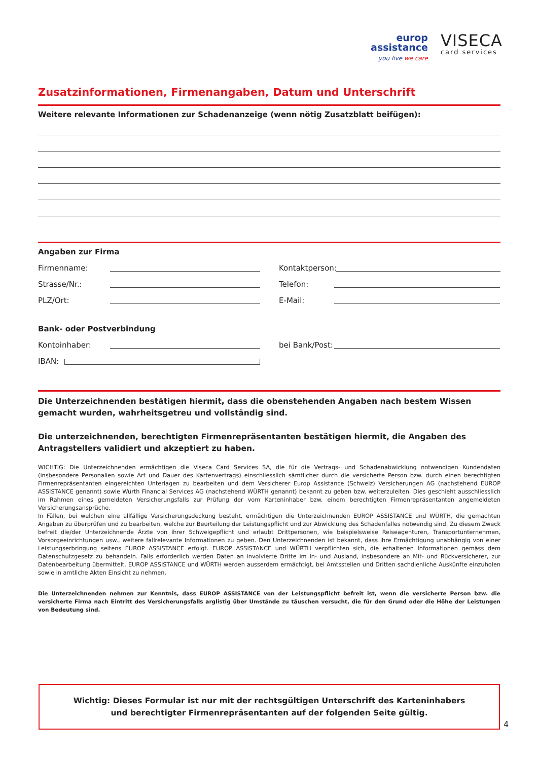europ
assistance
you live we care
VISECA
card services
Zusatzinformationen, Firmenangaben, Datum und Unterschrift
Weitere relevante Informationen zur Schadenanzeige (wenn nötig Zusatzblatt beifügen):
Angaben zur Firma
Firmenname: Kontaktperson:
Strasse/Nr.: Telefon:
PLZ/Ort: E-Mail:
Bank- oder Postverbindung
Kontoinhaber: bei Bank/Post:
IBAN:
Die Unterzeichnenden bestätigen hiermit, dass die obenstehenden Angaben nach bestem Wissen gemacht wurden, wahrheitsgetreu und vollständig sind.
Die unterzeichnenden, berechtigten Firmenrepräsentanten bestätigen hiermit, die Angaben des Antragstellers validiert und akzeptiert zu haben.
WICHTIG: Die Unterzeichnenden ermächtigen die Viseca Card Services SA, die für die Vertrags- und Schadenabwicklung notwendigen Kundendaten (insbesondere Personalien sowie Art und Dauer des Kartenvertrags) einschliesslich sämtlicher durch die versicherte Person bzw. durch einen berechtigten Firmenrepräsentanten eingereichten Unterlagen zu bearbeiten und dem Versicherer Europ Assistance (Schweiz) Versicherungen AG (nachstehend EUROP ASSISTANCE genannt) sowie Würth Financial Services AG (nachstehend WÜRTH genannt) bekannt zu geben bzw. weiterzuleiten. Dies geschieht ausschliesslich im Rahmen eines gemeldeten Versicherungsfalls zur Prüfung der vom Karteninhaber bzw. einem berechtigten Firmenrepräsentanten angemeldeten Versicherungsansprüche.
In Fällen, bei welchen eine allfällige Versicherungsdeckung besteht, ermächtigen die Unterzeichnenden EUROP ASSISTANCE und WÜRTH, die gemachten Angaben zu überprüfen und zu bearbeiten, welche zur Beurteilung der Leistungspflicht und zur Abwicklung des Schadenfalles notwendig sind. Zu diesem Zweck befreit die/der Unterzeichnende Ärzte von ihrer Schweigepflicht und erlaubt Drittpersonen, wie beispielsweise Reiseagenturen, Transportunternehmen, Vorsorgeeinrichtungen usw., weitere fallrelevante Informationen zu geben. Den Unterzeichnenden ist bekannt, dass ihre Ermächtigung unabhängig von einer Leistungserbringung seitens EUROP ASSISTANCE erfolgt. EUROP ASSISTANCE und WÜRTH verpflichten sich, die erhaltenen Informationen gemäss dem Datenschutzgesetz zu behandeln. Falls erforderlich werden Daten an involvierte Dritte im In- und Ausland, insbesondere an Mit- und Rückversicherer, zur Datenbearbeitung übermittelt. EUROP ASSISTANCE und WÜRTH werden ausserdem ermächtigt, bei Amtsstellen und Dritten sachdienliche Auskünfte einzuholen sowie in amtliche Akten Einsicht zu nehmen.
Die Unterzeichnenden nehmen zur Kenntnis, dass EUROP ASSISTANCE von der Leistungspflicht befreit ist, wenn die versicherte Person bzw. die versicherte Firma nach Eintritt des Versicherungsfalls arglistig über Umstände zu täuschen versucht, die für den Grund oder die Höhe der Leistungen von Bedeutung sind.
Wichtig: Dieses Formular ist nur mit der rechtsgültigen Unterschrift des Karteninhabers
und berechtigter Firmenrepräsentanten auf der folgenden Seite gültig.
4